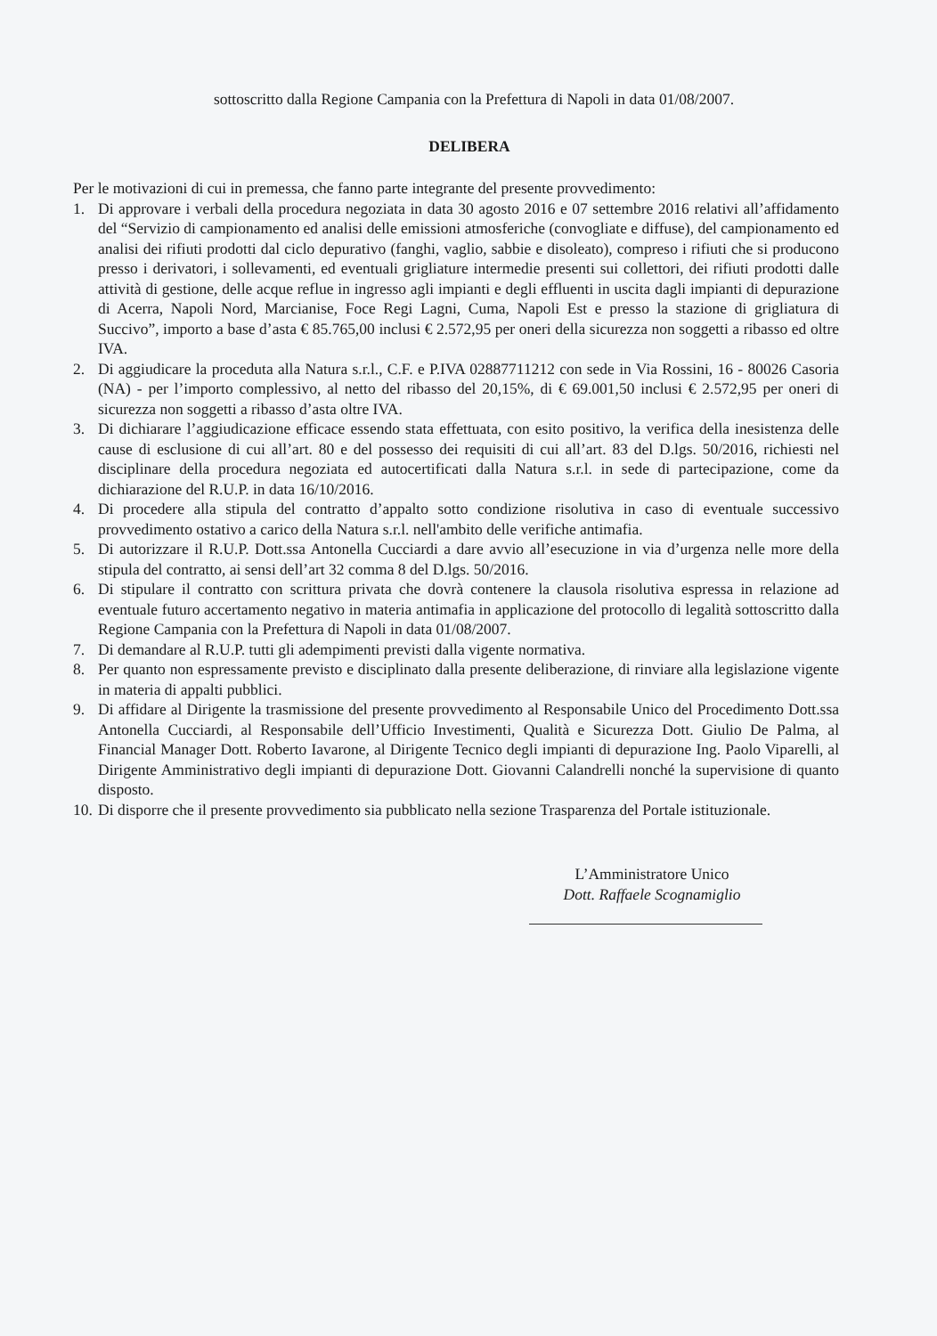sottoscritto dalla Regione Campania con la Prefettura di Napoli in data 01/08/2007.
DELIBERA
Per le motivazioni di cui in premessa, che fanno parte integrante del presente provvedimento:
1. Di approvare i verbali della procedura negoziata in data 30 agosto 2016 e 07 settembre 2016 relativi all’affidamento del “Servizio di campionamento ed analisi delle emissioni atmosferiche (convogliate e diffuse), del campionamento ed analisi dei rifiuti prodotti dal ciclo depurativo (fanghi, vaglio, sabbie e disoleato), compreso i rifiuti che si producono presso i derivatori, i sollevamenti, ed eventuali grigliature intermedie presenti sui collettori, dei rifiuti prodotti dalle attività di gestione, delle acque reflue in ingresso agli impianti e degli effluenti in uscita dagli impianti di depurazione di Acerra, Napoli Nord, Marcianise, Foce Regi Lagni, Cuma, Napoli Est e presso la stazione di grigliatura di Succivo”, importo a base d’asta € 85.765,00 inclusi € 2.572,95 per oneri della sicurezza non soggetti a ribasso ed oltre IVA.
2. Di aggiudicare la proceduta alla Natura s.r.l., C.F. e P.IVA 02887711212 con sede in Via Rossini, 16 - 80026 Casoria (NA) - per l’importo complessivo, al netto del ribasso del 20,15%, di € 69.001,50 inclusi € 2.572,95 per oneri di sicurezza non soggetti a ribasso d’asta oltre IVA.
3. Di dichiarare l’aggiudicazione efficace essendo stata effettuata, con esito positivo, la verifica della inesistenza delle cause di esclusione di cui all’art. 80 e del possesso dei requisiti di cui all’art. 83 del D.lgs. 50/2016, richiesti nel disciplinare della procedura negoziata ed autocertificati dalla Natura s.r.l. in sede di partecipazione, come da dichiarazione del R.U.P. in data 16/10/2016.
4. Di procedere alla stipula del contratto d’appalto sotto condizione risolutiva in caso di eventuale successivo provvedimento ostativo a carico della Natura s.r.l. nell'ambito delle verifiche antimafia.
5. Di autorizzare il R.U.P. Dott.ssa Antonella Cucciardi a dare avvio all’esecuzione in via d’urgenza nelle more della stipula del contratto, ai sensi dell’art 32 comma 8 del D.lgs. 50/2016.
6. Di stipulare il contratto con scrittura privata che dovrà contenere la clausola risolutiva espressa in relazione ad eventuale futuro accertamento negativo in materia antimafia in applicazione del protocollo di legalità sottoscritto dalla Regione Campania con la Prefettura di Napoli in data 01/08/2007.
7. Di demandare al R.U.P. tutti gli adempimenti previsti dalla vigente normativa.
8. Per quanto non espressamente previsto e disciplinato dalla presente deliberazione, di rinviare alla legislazione vigente in materia di appalti pubblici.
9. Di affidare al Dirigente la trasmissione del presente provvedimento al Responsabile Unico del Procedimento Dott.ssa Antonella Cucciardi, al Responsabile dell’Ufficio Investimenti, Qualità e Sicurezza Dott. Giulio De Palma, al Financial Manager Dott. Roberto Iavarone, al Dirigente Tecnico degli impianti di depurazione Ing. Paolo Viparelli, al Dirigente Amministrativo degli impianti di depurazione Dott. Giovanni Calandrelli nonché la supervisione di quanto disposto.
10. Di disporre che il presente provvedimento sia pubblicato nella sezione Trasparenza del Portale istituzionale.
L’Amministratore Unico
Dott. Raffaele Scognamiglio